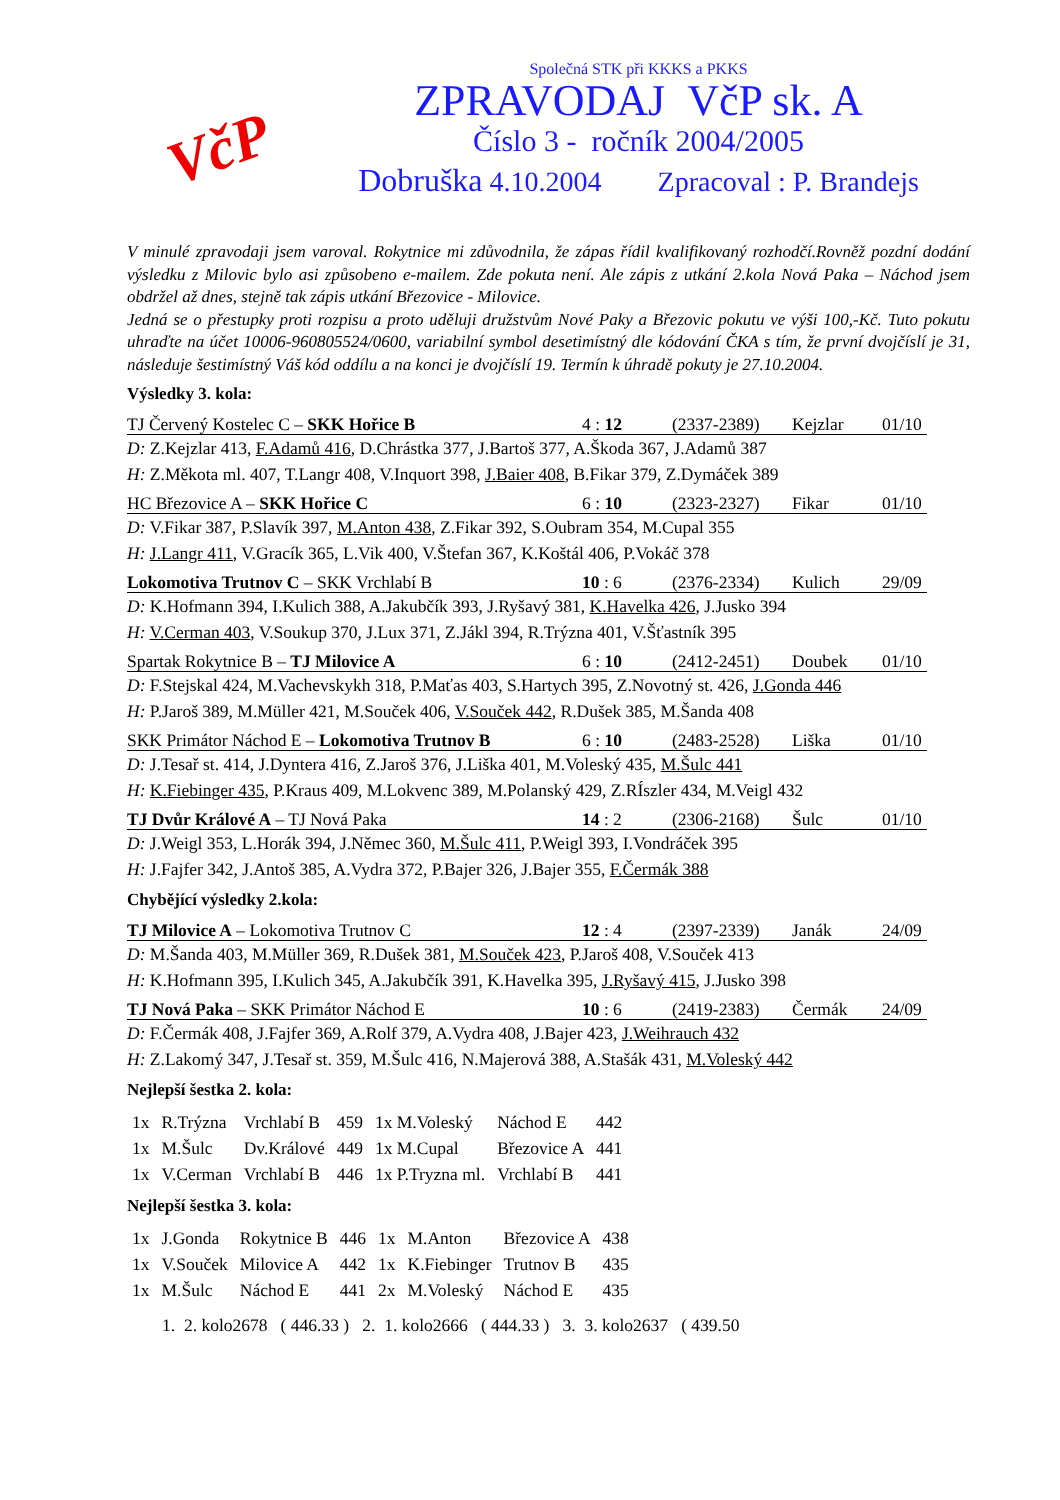VčP
Společná STK při KKKS a PKKS
ZPRAVODAJ VčP sk. A
Číslo 3 - ročník 2004/2005
Dobruška 4.10.2004 Zpracoval : P. Brandejs
V minulé zpravodaji jsem varoval. Rokytnice mi zdůvodnila, že zápas řídil kvalifikovaný rozhodčí.Rovněž pozdní dodání výsledku z Milovic bylo asi způsobeno e-mailem. Zde pokuta není. Ale zápis z utkání 2.kola Nová Paka – Náchod jsem obdržel až dnes, stejně tak zápis utkání Březovice - Milovice.
Jedná se o přestupky proti rozpisu a proto uděluji družstvům Nové Paky a Březovic pokutu ve výši 100,-Kč. Tuto pokutu uhraďte na účet 10006-960805524/0600, variabilní symbol desetimístný dle kódování ČKA s tím, že první dvojčíslí je 31, následuje šestimístný Váš kód oddílu a na konci je dvojčíslí 19. Termín k úhradě pokuty je 27.10.2004.
Výsledky 3. kola:
TJ Červený Kostelec C – SKK Hořice B 4 : 12 (2337-2389) Kejzlar 01/10
D: Z.Kejzlar 413, F.Adamů 416, D.Chrástka 377, J.Bartoš 377, A.Škoda 367, J.Adamů 387
H: Z.Měkota ml. 407, T.Langr 408, V.Inquort 398, J.Baier 408, B.Fikar 379, Z.Dymáček 389
HC Březovice A – SKK Hořice C 6 : 10 (2323-2327) Fikar 01/10
D: V.Fikar 387, P.Slavík 397, M.Anton 438, Z.Fikar 392, S.Oubram 354, M.Cupal 355
H: J.Langr 411, V.Gracík 365, L.Vik 400, V.Štefan 367, K.Koštál 406, P.Vokáč 378
Lokomotiva Trutnov C – SKK Vrchlabí B 10 : 6 (2376-2334) Kulich 29/09
D: K.Hofmann 394, I.Kulich 388, A.Jakubčík 393, J.Ryšavý 381, K.Havelka 426, J.Jusko 394
H: V.Cerman 403, V.Soukup 370, J.Lux 371, Z.Jákl 394, R.Trýzna 401, V.Šťastník 395
Spartak Rokytnice B – TJ Milovice A 6 : 10 (2412-2451) Doubek 01/10
D: F.Stejskal 424, M.Vachevskykh 318, P.Maťas 403, S.Hartych 395, Z.Novotný st. 426, J.Gonda 446
H: P.Jaroš 389, M.Müller 421, M.Souček 406, V.Souček 442, R.Dušek 385, M.Šanda 408
SKK Primátor Náchod E – Lokomotiva Trutnov B 6 : 10 (2483-2528) Liška 01/10
D: J.Tesař st. 414, J.Dyntera 416, Z.Jaroš 376, J.Liška 401, M.Voleský 435, M.Šulc 441
H: K.Fiebinger 435, P.Kraus 409, M.Lokvenc 389, M.Polanský 429, Z.RÍszler 434, M.Veigl 432
TJ Dvůr Králové A – TJ Nová Paka 14 : 2 (2306-2168) Šulc 01/10
D: J.Weigl 353, L.Horák 394, J.Němec 360, M.Šulc 411, P.Weigl 393, I.Vondráček 395
H: J.Fajfer 342, J.Antoš 385, A.Vydra 372, P.Bajer 326, J.Bajer 355, F.Čermák 388
Chybějící výsledky 2.kola:
TJ Milovice A – Lokomotiva Trutnov C 12 : 4 (2397-2339) Janák 24/09
D: M.Šanda 403, M.Müller 369, R.Dušek 381, M.Souček 423, P.Jaroš 408, V.Souček 413
H: K.Hofmann 395, I.Kulich 345, A.Jakubčík 391, K.Havelka 395, J.Ryšavý 415, J.Jusko 398
TJ Nová Paka – SKK Primátor Náchod E 10 : 6 (2419-2383) Čermák 24/09
D: F.Čermák 408, J.Fajfer 369, A.Rolf 379, A.Vydra 408, J.Bajer 423, J.Weihrauch 432
H: Z.Lakomý 347, J.Tesař st. 359, M.Šulc 416, N.Majerová 388, A.Stašák 431, M.Voleský 442
Nejlepší šestka 2. kola:
| 1x | R.Trýzna | Vrchlabí B | 459 | 1x M.Voleský | Náchod E | 442 |
| 1x | M.Šulc | Dv.Králové | 449 | 1x M.Cupal | Březovice A | 441 |
| 1x | V.Cerman | Vrchlabí B | 446 | 1x P.Tryzna ml. | Vrchlabí B | 441 |
Nejlepší šestka 3. kola:
| 1x | J.Gonda | Rokytnice B | 446 | 1x | M.Anton | Březovice A | 438 |
| 1x | V.Souček | Milovice A | 442 | 1x | K.Fiebinger | Trutnov B | 435 |
| 1x | M.Šulc | Náchod E | 441 | 2x | M.Voleský | Náchod E | 435 |
1. 2. kolo2678 ( 446.33 ) 2. 1. kolo2666 ( 444.33 ) 3. 3. kolo2637 ( 439.50